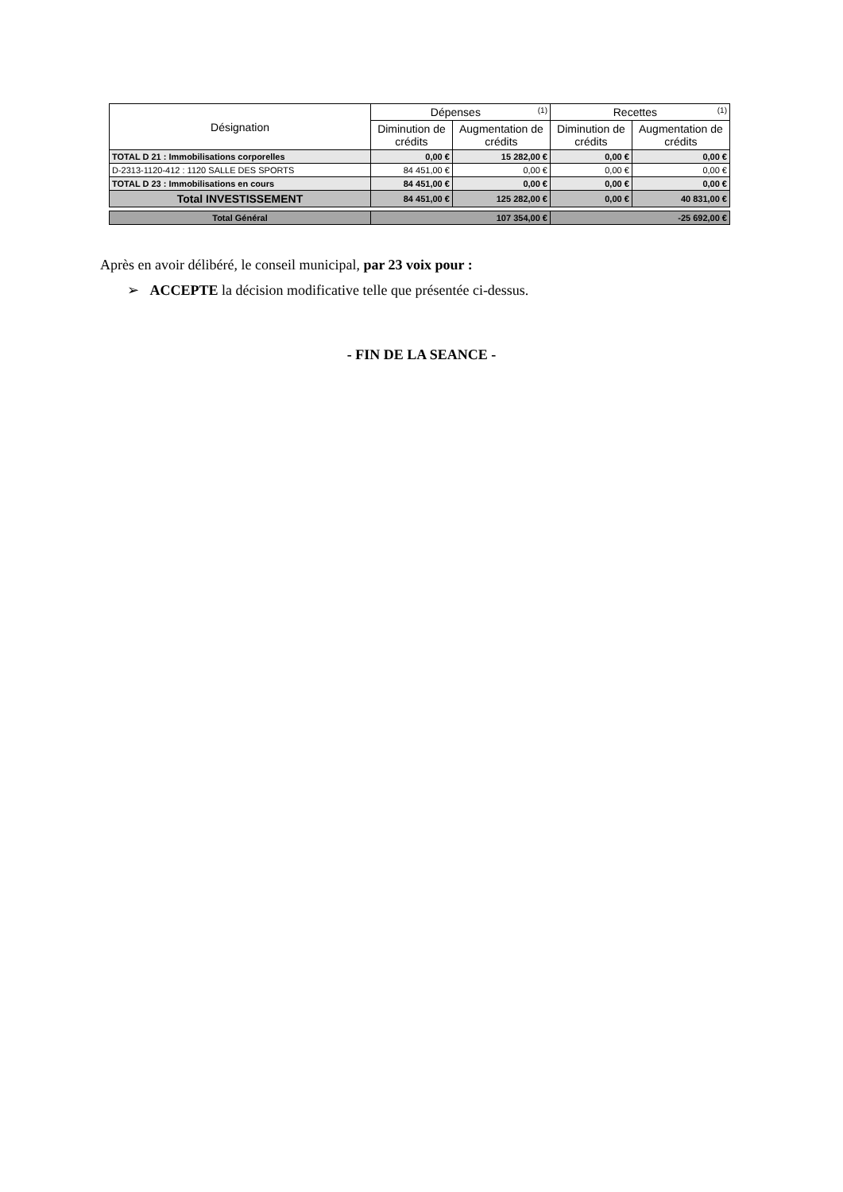| Désignation | Dépenses <sup>(1)</sup> | | Recettes <sup>(1)</sup> | |
| --- | --- | --- | --- | --- |
| | Diminution de crédits | Augmentation de crédits | Diminution de crédits | Augmentation de crédits |
| TOTAL D 21 : Immobilisations corporelles | 0,00 € | 15 282,00 € | 0,00 € | 0,00 € |
| D-2313-1120-412 : 1120 SALLE DES SPORTS | 84 451,00 € | 0,00 € | 0,00 € | 0,00 € |
| TOTAL D 23 : Immobilisations en cours | 84 451,00 € | 0,00 € | 0,00 € | 0,00 € |
| Total INVESTISSEMENT | 84 451,00 € | 125 282,00 € | 0,00 € | 40 831,00 € |
| Total Général | 107 354,00 € | | -25 692,00 € | |
Après en avoir délibéré, le conseil municipal, par 23 voix pour :
➢ ACCEPTE la décision modificative telle que présentée ci-dessus.
- FIN DE LA SEANCE -